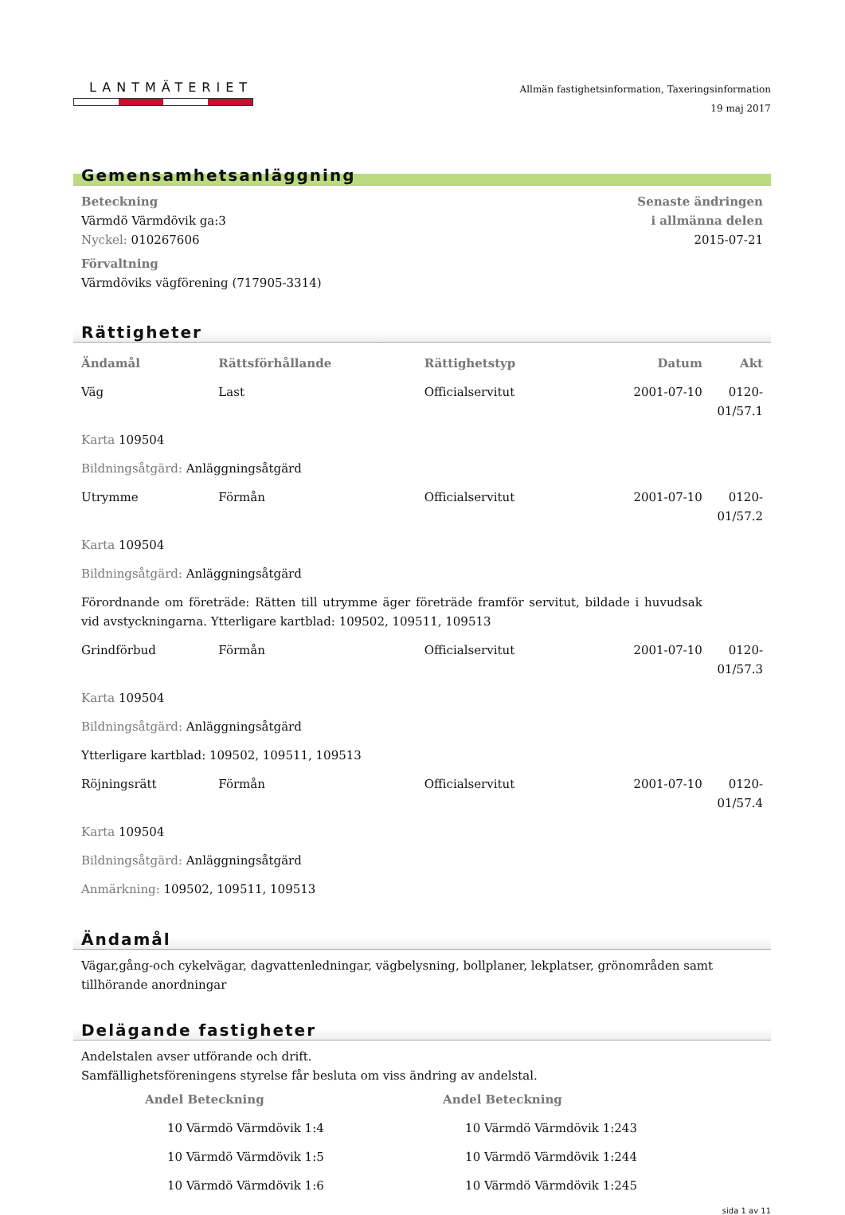LANTMÄTERIET
Allmän fastighetsinformation, Taxeringsinformation
19 maj 2017
Gemensamhetsanläggning
Beteckning
Värmdö Värmdövik ga:3
Nyckel: 010267606
Förvaltning
Värmdöviks vägförening (717905-3314)
Senaste ändringen
i allmänna delen
2015-07-21
Rättigheter
| Ändamål | Rättsförhållande | Rättighetstyp | Datum | Akt |
| --- | --- | --- | --- | --- |
| Väg | Last | Officialservitut | 2001-07-10 | 0120-01/57.1 |
| Karta 109504 | | | | |
| Bildningsåtgärd: Anläggningsåtgärd | | | | |
| Utrymme | Förmån | Officialservitut | 2001-07-10 | 0120-01/57.2 |
| Karta 109504 | | | | |
| Bildningsåtgärd: Anläggningsåtgärd | | | | |
| Förordnande om företräde: Rätten till utrymme äger företräde framför servitut, bildade i huvudsak vid avstyckningarna. Ytterligare kartblad: 109502, 109511, 109513 | | | | |
| Grindförbud | Förmån | Officialservitut | 2001-07-10 | 0120-01/57.3 |
| Karta 109504 | | | | |
| Bildningsåtgärd: Anläggningsåtgärd | | | | |
| Ytterligare kartblad: 109502, 109511, 109513 | | | | |
| Röjningsrätt | Förmån | Officialservitut | 2001-07-10 | 0120-01/57.4 |
| Karta 109504 | | | | |
| Bildningsåtgärd: Anläggningsåtgärd | | | | |
| Anmärkning: 109502, 109511, 109513 | | | | |
Ändamål
Vägar,gång-och cykelvägar, dagvattenledningar, vägbelysning, bollplaner, lekplatser, grönområden samt tillhörande anordningar
Delägande fastigheter
Andelstalen avser utförande och drift.
Samfällighetsföreningens styrelse får besluta om viss ändring av andelstal.
| Andel Beteckning | Andel Beteckning |
| --- | --- |
| 10 Värmdö Värmdövik 1:4 | 10 Värmdö Värmdövik 1:243 |
| 10 Värmdö Värmdövik 1:5 | 10 Värmdö Värmdövik 1:244 |
| 10 Värmdö Värmdövik 1:6 | 10 Värmdö Värmdövik 1:245 |
sida 1 av 11